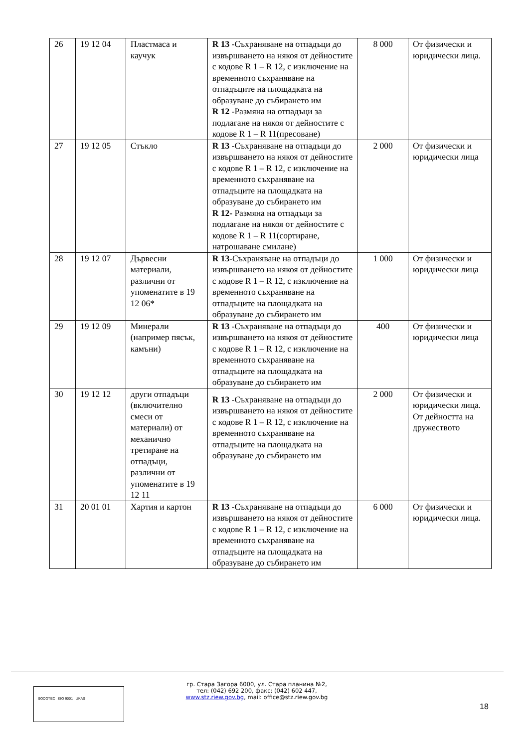| 26 | 19 12 04 | Пластмаса и каучук | R 13 -Съхраняване на отпадъци до извършването на някоя от дейностите с кодове R 1 – R 12, с изключение на временното съхраняване на отпадъците на площадката на образуване до събирането им R 12 -Размяна на отпадъци за подлагане на някоя от дейностите с кодове R 1 – R 11(пресоване) | 8 000 | От физически и юридически лица. |
| 27 | 19 12 05 | Стъкло | R 13 -Съхраняване на отпадъци до извършването на някоя от дейностите с кодове R 1 – R 12, с изключение на временното съхраняване на отпадъците на площадката на образуване до събирането им R 12- Размяна на отпадъци за подлагане на някоя от дейностите с кодове R 1 – R 11(сортиране, натрошаване смилане) | 2 000 | От физически и юридически лица |
| 28 | 19 12 07 | Дървесни материали, различни от упоменатите в 19 12 06* | R 13 -Съхраняване на отпадъци до извършването на някоя от дейностите с кодове R 1 – R 12, с изключение на временното съхраняване на отпадъците на площадката на образуване до събирането им | 1 000 | От физически и юридически лица |
| 29 | 19 12 09 | Минерали (например пясък, камъни) | R 13 -Съхраняване на отпадъци до извършването на някоя от дейностите с кодове R 1 – R 12, с изключение на временното съхраняване на отпадъците на площадката на образуване до събирането им | 400 | От физически и юридически лица |
| 30 | 19 12 12 | други отпадъци (включително смеси от материали) от механично третиране на отпадъци, различни от упоменатите в 19 12 11 | R 13 -Съхраняване на отпадъци до извършването на някоя от дейностите с кодове R 1 – R 12, с изключение на временното съхраняване на отпадъците на площадката на образуване до събирането им | 2 000 | От физически и юридически лица. От дейността на дружеството |
| 31 | 20 01 01 | Хартия и картон | R 13 -Съхраняване на отпадъци до извършването на някоя от дейностите с кодове R 1 – R 12, с изключение на временното съхраняване на отпадъците на площадката на образуване до събирането им | 6 000 | От физически и юридически лица. |
SOCOTEC ISO 9001 UKAS
гр. Стара Загора 6000, ул. Стара планина №2,
тел: (042) 692 200, факс: (042) 602 447,
www.stz.riew.gov.bg, mail: office@stz.riew.gov.bg
18